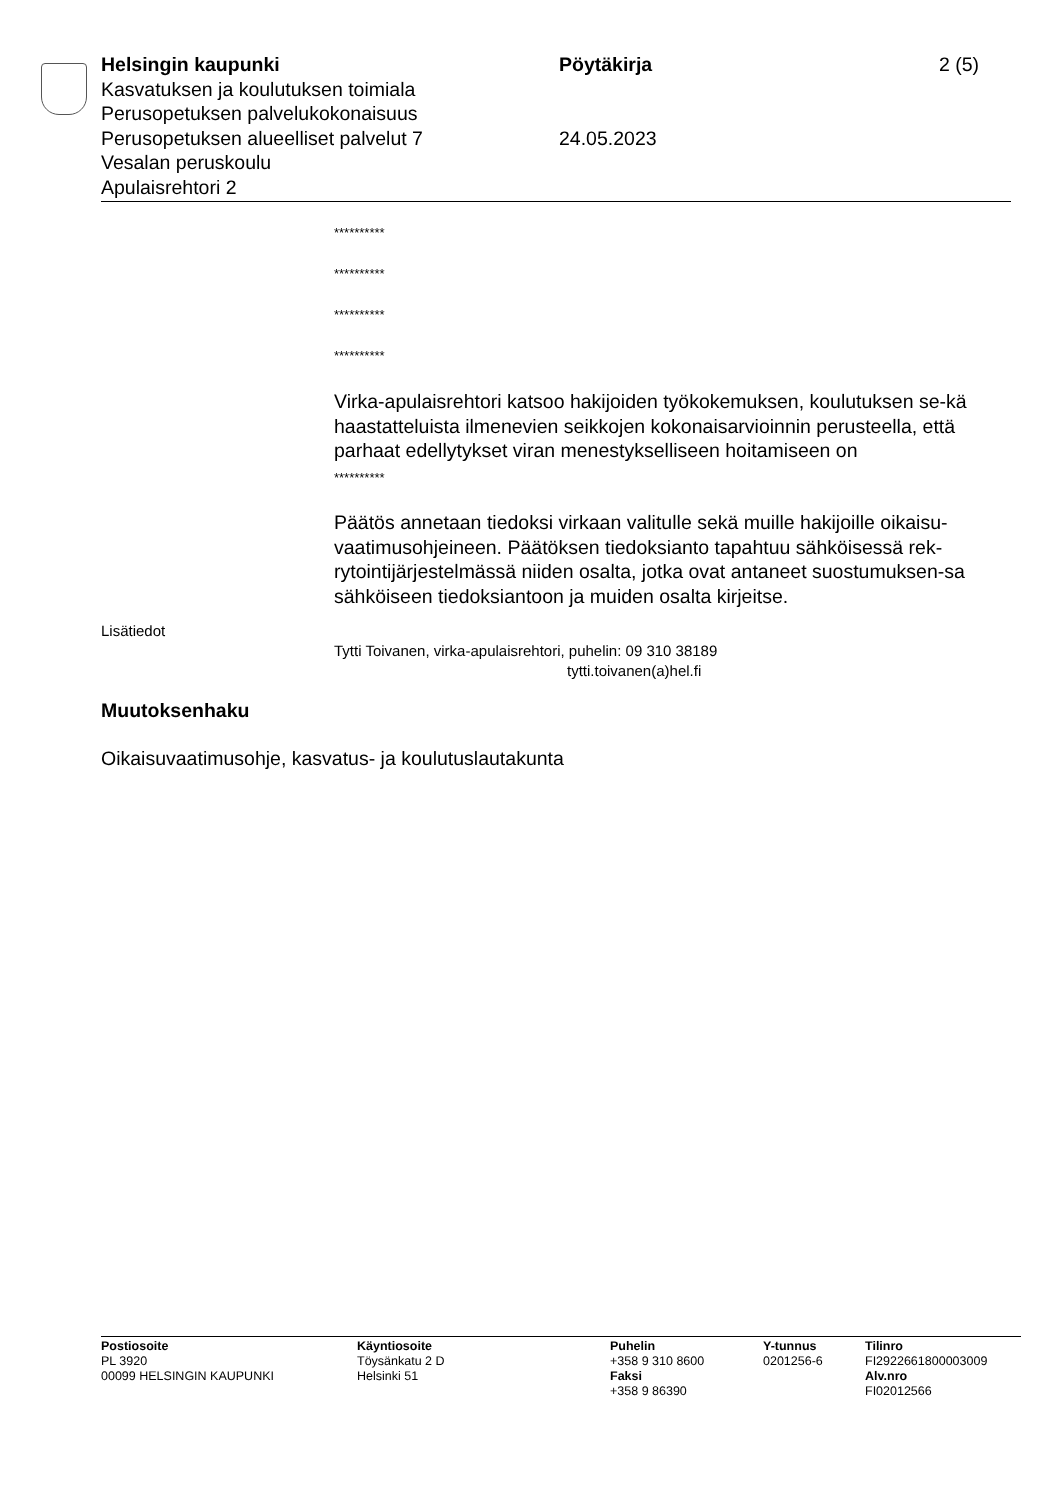Helsingin kaupunki Pöytäkirja 2 (5)
Kasvatuksen ja koulutuksen toimiala
Perusopetuksen palvelukokonaisuus
Perusopetuksen alueelliset palvelut 7 24.05.2023
Vesalan peruskoulu
Apulaisrehtori 2
**********
**********
**********
**********
Virka-apulaisrehtori katsoo hakijoiden työkokemuksen, koulutuksen se-kä haastatteluista ilmenevien seikkojen kokonaisarvioinnin perusteella, että parhaat edellytykset viran menestykselliseen hoitamiseen on
**********
Päätös annetaan tiedoksi virkaan valitulle sekä muille hakijoille oikaisu-vaatimusohjeineen. Päätöksen tiedoksianto tapahtuu sähköisessä rek-rytointijärjestelmässä niiden osalta, jotka ovat antaneet suostumuksen-sa sähköiseen tiedoksiantoon ja muiden osalta kirjeitse.
Lisätiedot
Tytti Toivanen, virka-apulaisrehtori, puhelin: 09 310 38189
tytti.toivanen(a)hel.fi
Muutoksenhaku
Oikaisuvaatimusohje, kasvatus- ja koulutuslautakunta
Postiosoite
PL 3920
00099 HELSINGIN KAUPUNKI
Käyntiosoite
Töysänkatu 2 D
Helsinki 51
Puhelin
+358 9 310 8600
Faksi
+358 9 86390
Y-tunnus
0201256-6
Tilinro
FI2922661800003009
Alv.nro
FI02012566